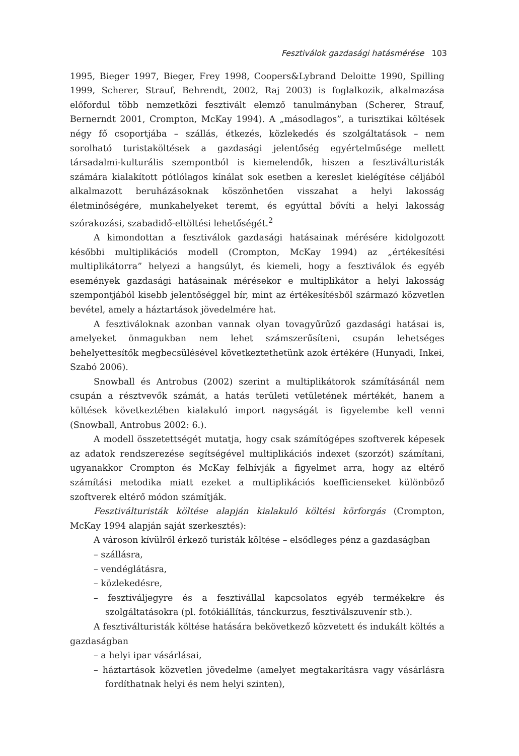Fesztiválok gazdasági hatásmérése 103
1995, Bieger 1997, Bieger, Frey 1998, Coopers&Lybrand Deloitte 1990, Spilling 1999, Scherer, Strauf, Behrendt, 2002, Raj 2003) is foglalkozik, alkalmazása előfordul több nemzetközi fesztivált elemző tanulmányban (Scherer, Strauf, Bernerndt 2001, Crompton, McKay 1994). A „másodlagos”, a turisztikai költések négy fő csoportjába – szállás, étkezés, közlekedés és szolgáltatások – nem sorolható turistaköltések a gazdasági jelentőség egyértelműsége mellett társadalmi-kulturális szempontból is kiemelendők, hiszen a fesztiválturisták számára kialakított pótlólagos kínálat sok esetben a kereslet kielégítése céljából alkalmazott beruházásoknak köszönhetően visszahat a helyi lakosság életminőségére, munkahelyeket teremt, és egyúttal bővíti a helyi lakosság szórakozási, szabadidő-eltöltési lehetőségét.<sup>2</sup>
A kimondottan a fesztiválok gazdasági hatásainak mérésére kidolgozott későbbi multiplikációs modell (Crompton, McKay 1994) az „értékesítési multiplikátorra” helyezi a hangsúlyt, és kiemeli, hogy a fesztiválok és egyéb események gazdasági hatásainak mérésekor e multiplikátor a helyi lakosság szempontjából kisebb jelentőséggel bír, mint az értékesítésből származó közvetlen bevétel, amely a háztartások jövedelmére hat.
A fesztiváloknak azonban vannak olyan tovagyűrűző gazdasági hatásai is, amelyeket önmagukban nem lehet számszerűsíteni, csupán lehetséges behelyettesítők megbecsülésével következtethetünk azok értékére (Hunyadi, Inkei, Szabó 2006).
Snowball és Antrobus (2002) szerint a multiplikátorok számításánál nem csupán a résztvevők számát, a hatás területi vetületének mértékét, hanem a költések következtében kialakuló import nagyságát is figyelembe kell venni (Snowball, Antrobus 2002: 6.).
A modell összetettségét mutatja, hogy csak számítógépes szoftverek képesek az adatok rendszerezése segítségével multiplikációs indexet (szorzót) számítani, ugyanakkor Crompton és McKay felhívják a figyelmet arra, hogy az eltérő számítási metodika miatt ezeket a multiplikációs koefficienseket különböző szoftverek eltérő módon számítják.
Fesztiválturisták költése alapján kialakuló költési körforgás (Crompton, McKay 1994 alapján saját szerkesztés):
A városon kívülről érkező turisták költése – elsődleges pénz a gazdaságban
– szállásra,
– vendéglátásra,
– közlekedésre,
– fesztiváljegyre és a fesztivállal kapcsolatos egyéb termékekre és szolgáltatásokra (pl. fotókiállítás, tánckurzus, fesztiválszuvenír stb.).
A fesztiválturisták költése hatására bekövetkező közvetett és indukált költés a gazdaságban
– a helyi ipar vásárlásai,
– háztartások közvetlen jövedelme (amelyet megtakarításra vagy vásárlásra fordíthatnak helyi és nem helyi szinten),